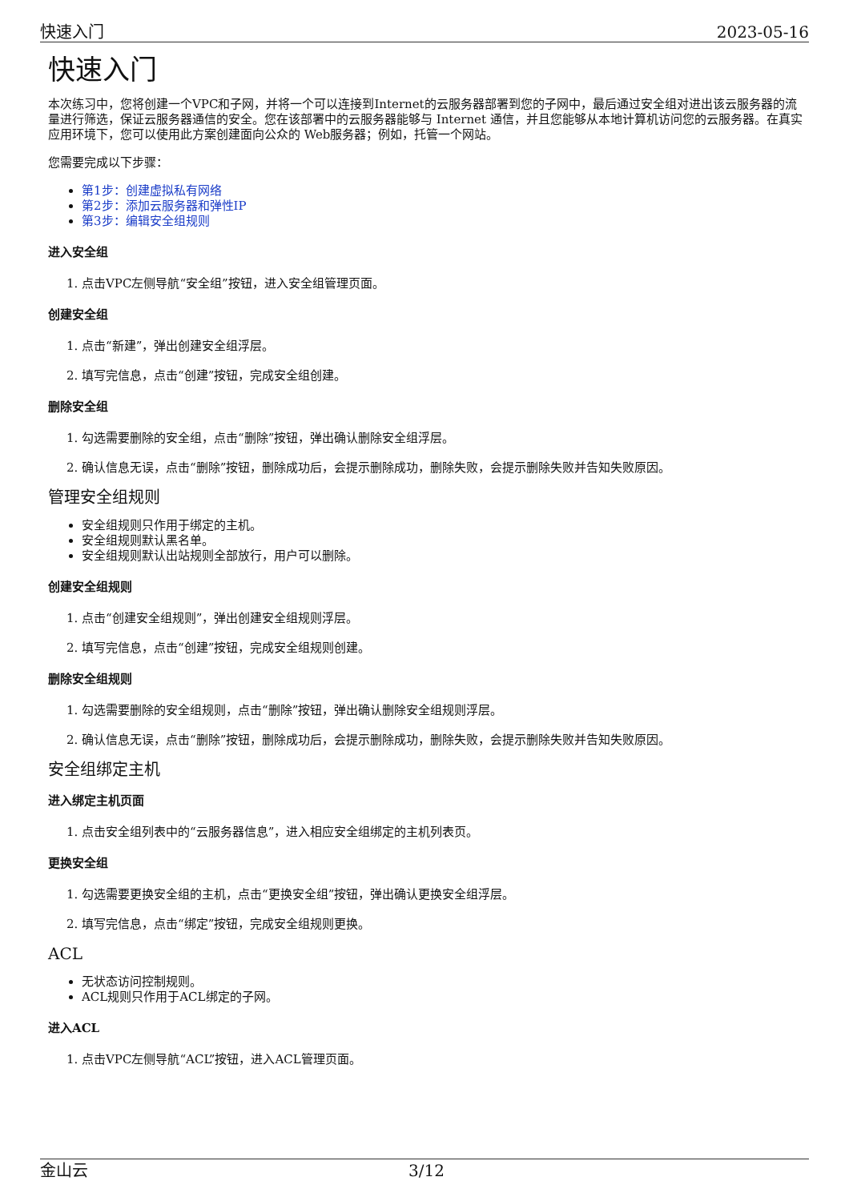快速入门 2023-05-16
快速入门
本次练习中，您将创建一个VPC和子网，并将一个可以连接到Internet的云服务器部署到您的子网中，最后通过安全组对进出该云服务器的流量进行筛选，保证云服务器通信的安全。您在该部署中的云服务器能够与 Internet 通信，并且您能够从本地计算机访问您的云服务器。在真实应用环境下，您可以使用此方案创建面向公众的 Web服务器；例如，托管一个网站。
您需要完成以下步骤：
第1步：创建虚拟私有网络
第2步：添加云服务器和弹性IP
第3步：编辑安全组规则
进入安全组
1. 点击VPC左侧导航“安全组”按钮，进入安全组管理页面。
创建安全组
1. 点击“新建”，弹出创建安全组浮层。
2. 填写完信息，点击“创建”按钮，完成安全组创建。
删除安全组
1. 勾选需要删除的安全组，点击“删除”按钮，弹出确认删除安全组浮层。
2. 确认信息无误，点击“删除”按钮，删除成功后，会提示删除成功，删除失败，会提示删除失败并告知失败原因。
管理安全组规则
安全组规则只作用于绑定的主机。
安全组规则默认黑名单。
安全组规则默认出站规则全部放行，用户可以删除。
创建安全组规则
1. 点击“创建安全组规则”，弹出创建安全组规则浮层。
2. 填写完信息，点击“创建”按钮，完成安全组规则创建。
删除安全组规则
1. 勾选需要删除的安全组规则，点击“删除”按钮，弹出确认删除安全组规则浮层。
2. 确认信息无误，点击“删除”按钮，删除成功后，会提示删除成功，删除失败，会提示删除失败并告知失败原因。
安全组绑定主机
进入绑定主机页面
1. 点击安全组列表中的“云服务器信息”，进入相应安全组绑定的主机列表页。
更换安全组
1. 勾选需要更换安全组的主机，点击“更换安全组”按钮，弹出确认更换安全组浮层。
2. 填写完信息，点击“绑定”按钮，完成安全组规则更换。
ACL
无状态访问控制规则。
ACL规则只作用于ACL绑定的子网。
进入ACL
1. 点击VPC左侧导航“ACL”按钮，进入ACL管理页面。
金山云 3/12